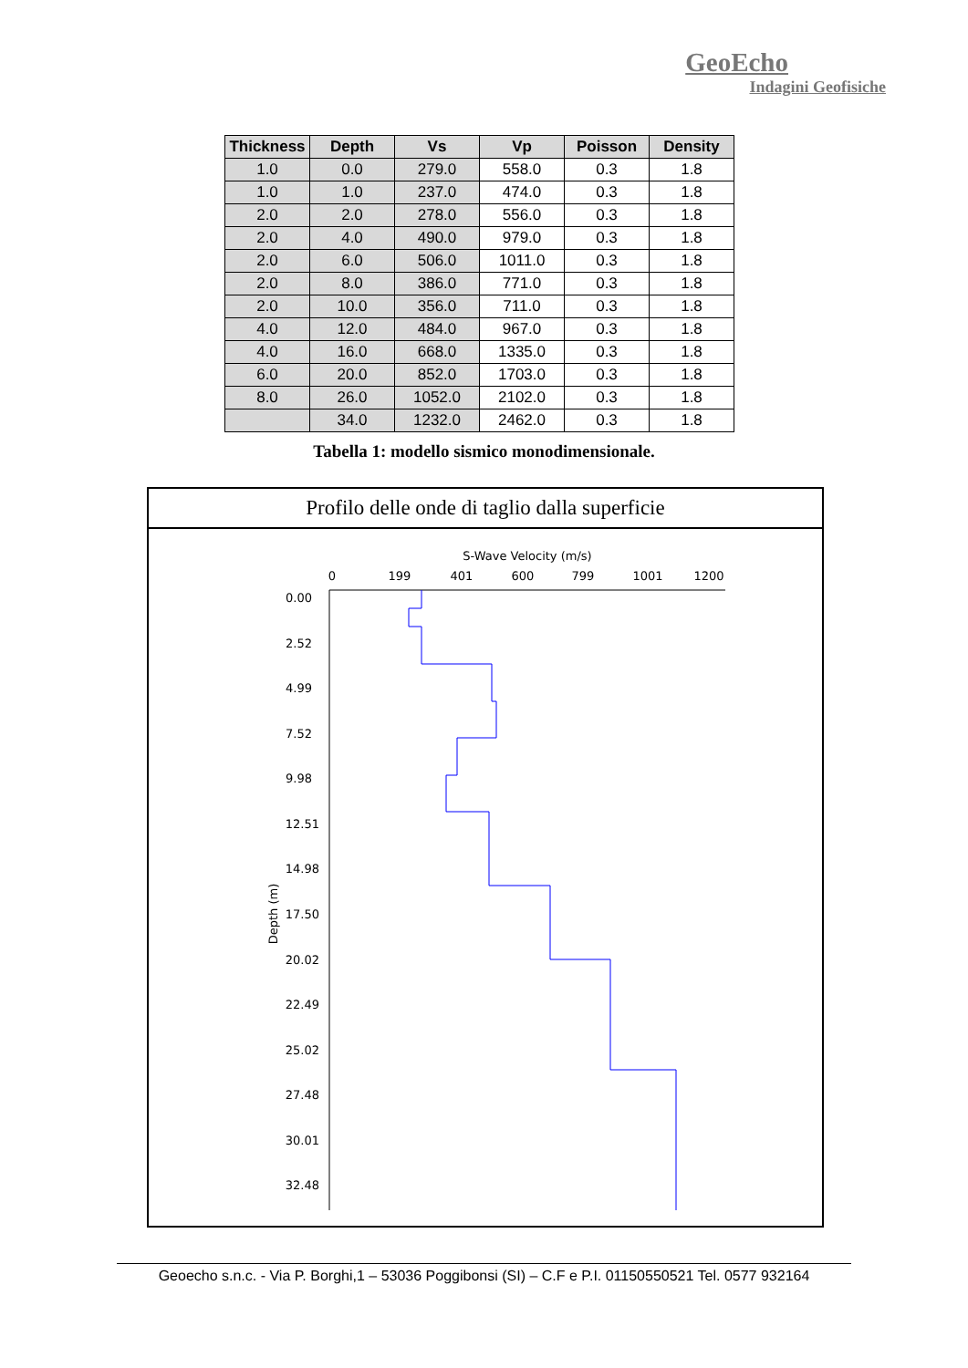GeoEcho
Indagini Geofisiche
| Thickness | Depth | Vs | Vp | Poisson | Density |
| --- | --- | --- | --- | --- | --- |
| 1.0 | 0.0 | 279.0 | 558.0 | 0.3 | 1.8 |
| 1.0 | 1.0 | 237.0 | 474.0 | 0.3 | 1.8 |
| 2.0 | 2.0 | 278.0 | 556.0 | 0.3 | 1.8 |
| 2.0 | 4.0 | 490.0 | 979.0 | 0.3 | 1.8 |
| 2.0 | 6.0 | 506.0 | 1011.0 | 0.3 | 1.8 |
| 2.0 | 8.0 | 386.0 | 771.0 | 0.3 | 1.8 |
| 2.0 | 10.0 | 356.0 | 711.0 | 0.3 | 1.8 |
| 4.0 | 12.0 | 484.0 | 967.0 | 0.3 | 1.8 |
| 4.0 | 16.0 | 668.0 | 1335.0 | 0.3 | 1.8 |
| 6.0 | 20.0 | 852.0 | 1703.0 | 0.3 | 1.8 |
| 8.0 | 26.0 | 1052.0 | 2102.0 | 0.3 | 1.8 |
| | 34.0 | 1232.0 | 2462.0 | 0.3 | 1.8 |
Tabella 1: modello sismico monodimensionale.
Profilo delle onde di taglio dalla superficie
S-Wave Velocity (m/s)
0
199
401
600
799
1001
1200
0.00
2.52
4.99
7.52
9.98
12.51
14.98
17.50
20.02
22.49
25.02
27.48
30.01
32.48
Depth (m)
Geoecho s.n.c. - Via P. Borghi,1 – 53036 Poggibonsi (SI) – C.F e P.I. 01150550521 Tel. 0577 932164